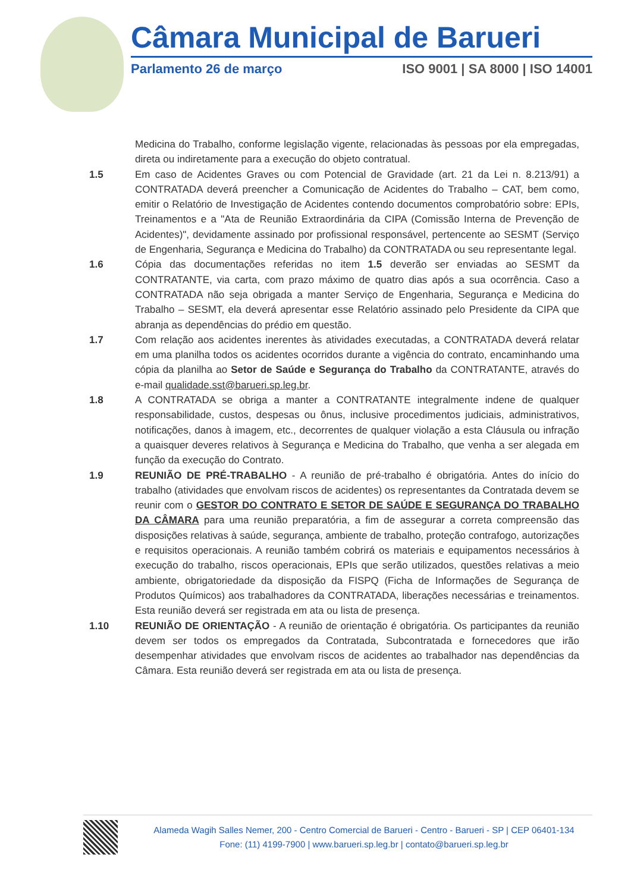Câmara Municipal de Barueri
Parlamento 26 de março ISO 9001 | SA 8000 | ISO 14001
Medicina do Trabalho, conforme legislação vigente, relacionadas às pessoas por ela empregadas, direta ou indiretamente para a execução do objeto contratual.
1.5 Em caso de Acidentes Graves ou com Potencial de Gravidade (art. 21 da Lei n. 8.213/91) a CONTRATADA deverá preencher a Comunicação de Acidentes do Trabalho – CAT, bem como, emitir o Relatório de Investigação de Acidentes contendo documentos comprobatório sobre: EPIs, Treinamentos e a "Ata de Reunião Extraordinária da CIPA (Comissão Interna de Prevenção de Acidentes)", devidamente assinado por profissional responsável, pertencente ao SESMT (Serviço de Engenharia, Segurança e Medicina do Trabalho) da CONTRATADA ou seu representante legal.
1.6 Cópia das documentações referidas no item 1.5 deverão ser enviadas ao SESMT da CONTRATANTE, via carta, com prazo máximo de quatro dias após a sua ocorrência. Caso a CONTRATADA não seja obrigada a manter Serviço de Engenharia, Segurança e Medicina do Trabalho – SESMT, ela deverá apresentar esse Relatório assinado pelo Presidente da CIPA que abranja as dependências do prédio em questão.
1.7 Com relação aos acidentes inerentes às atividades executadas, a CONTRATADA deverá relatar em uma planilha todos os acidentes ocorridos durante a vigência do contrato, encaminhando uma cópia da planilha ao Setor de Saúde e Segurança do Trabalho da CONTRATANTE, através do e-mail qualidade.sst@barueri.sp.leg.br.
1.8 A CONTRATADA se obriga a manter a CONTRATANTE integralmente indene de qualquer responsabilidade, custos, despesas ou ônus, inclusive procedimentos judiciais, administrativos, notificações, danos à imagem, etc., decorrentes de qualquer violação a esta Cláusula ou infração a quaisquer deveres relativos à Segurança e Medicina do Trabalho, que venha a ser alegada em função da execução do Contrato.
1.9 REUNIÃO DE PRÉ-TRABALHO - A reunião de pré-trabalho é obrigatória. Antes do início do trabalho (atividades que envolvam riscos de acidentes) os representantes da Contratada devem se reunir com o GESTOR DO CONTRATO E SETOR DE SAÚDE E SEGURANÇA DO TRABALHO DA CÂMARA para uma reunião preparatória, a fim de assegurar a correta compreensão das disposições relativas à saúde, segurança, ambiente de trabalho, proteção contrafogo, autorizações e requisitos operacionais. A reunião também cobrirá os materiais e equipamentos necessários à execução do trabalho, riscos operacionais, EPIs que serão utilizados, questões relativas a meio ambiente, obrigatoriedade da disposição da FISPQ (Ficha de Informações de Segurança de Produtos Químicos) aos trabalhadores da CONTRATADA, liberações necessárias e treinamentos. Esta reunião deverá ser registrada em ata ou lista de presença.
1.10 REUNIÃO DE ORIENTAÇÃO - A reunião de orientação é obrigatória. Os participantes da reunião devem ser todos os empregados da Contratada, Subcontratada e fornecedores que irão desempenhar atividades que envolvam riscos de acidentes ao trabalhador nas dependências da Câmara. Esta reunião deverá ser registrada em ata ou lista de presença.
Alameda Wagih Salles Nemer, 200 - Centro Comercial de Barueri - Centro - Barueri - SP | CEP 06401-134
Fone: (11) 4199-7900 | www.barueri.sp.leg.br | contato@barueri.sp.leg.br